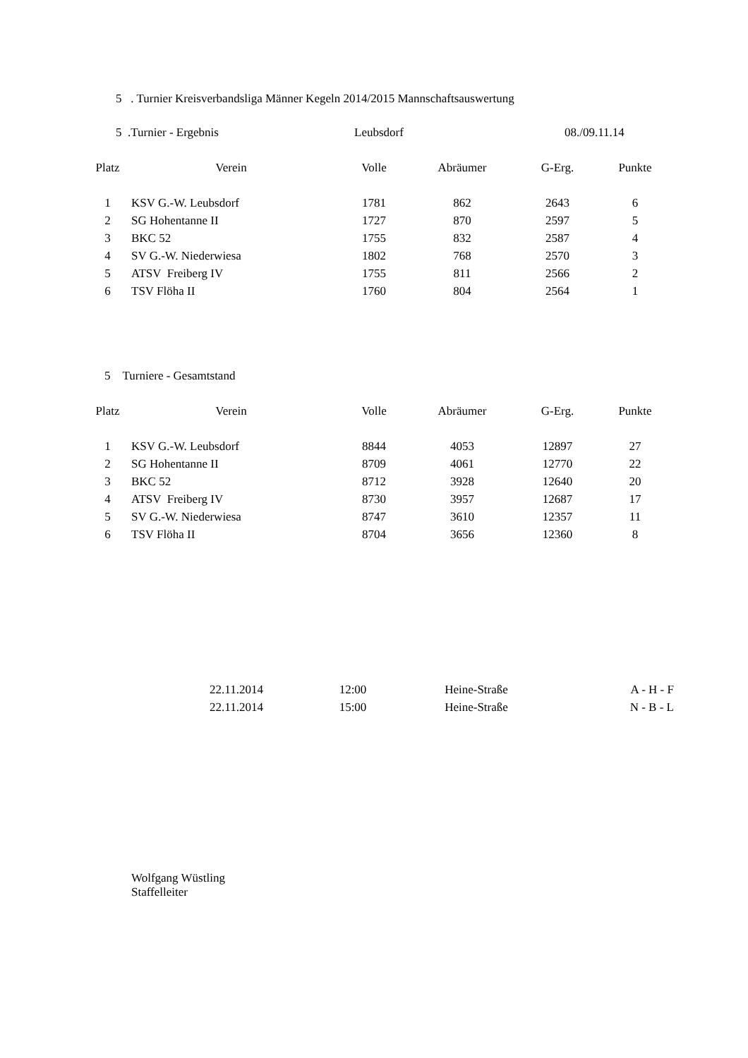5 . Turnier Kreisverbandsliga Männer Kegeln 2014/2015 Mannschaftsauswertung
5 .Turnier - Ergebnis Leubsdorf 08./09.11.14
| Platz | Verein | Volle | Abräumer | G-Erg. | Punkte |
| --- | --- | --- | --- | --- | --- |
| 1 | KSV G.-W. Leubsdorf | 1781 | 862 | 2643 | 6 |
| 2 | SG Hohentanne II | 1727 | 870 | 2597 | 5 |
| 3 | BKC 52 | 1755 | 832 | 2587 | 4 |
| 4 | SV G.-W. Niederwiesa | 1802 | 768 | 2570 | 3 |
| 5 | ATSV Freiberg IV | 1755 | 811 | 2566 | 2 |
| 6 | TSV Flöha II | 1760 | 804 | 2564 | 1 |
5 Turniere - Gesamtstand
| Platz | Verein | Volle | Abräumer | G-Erg. | Punkte |
| --- | --- | --- | --- | --- | --- |
| 1 | KSV G.-W. Leubsdorf | 8844 | 4053 | 12897 | 27 |
| 2 | SG Hohentanne II | 8709 | 4061 | 12770 | 22 |
| 3 | BKC 52 | 8712 | 3928 | 12640 | 20 |
| 4 | ATSV Freiberg IV | 8730 | 3957 | 12687 | 17 |
| 5 | SV G.-W. Niederwiesa | 8747 | 3610 | 12357 | 11 |
| 6 | TSV Flöha II | 8704 | 3656 | 12360 | 8 |
| 22.11.2014 | 12:00 | Heine-Straße | A - H - F |
| 22.11.2014 | 15:00 | Heine-Straße | N - B - L |
Wolfgang Wüstling
Staffelleiter